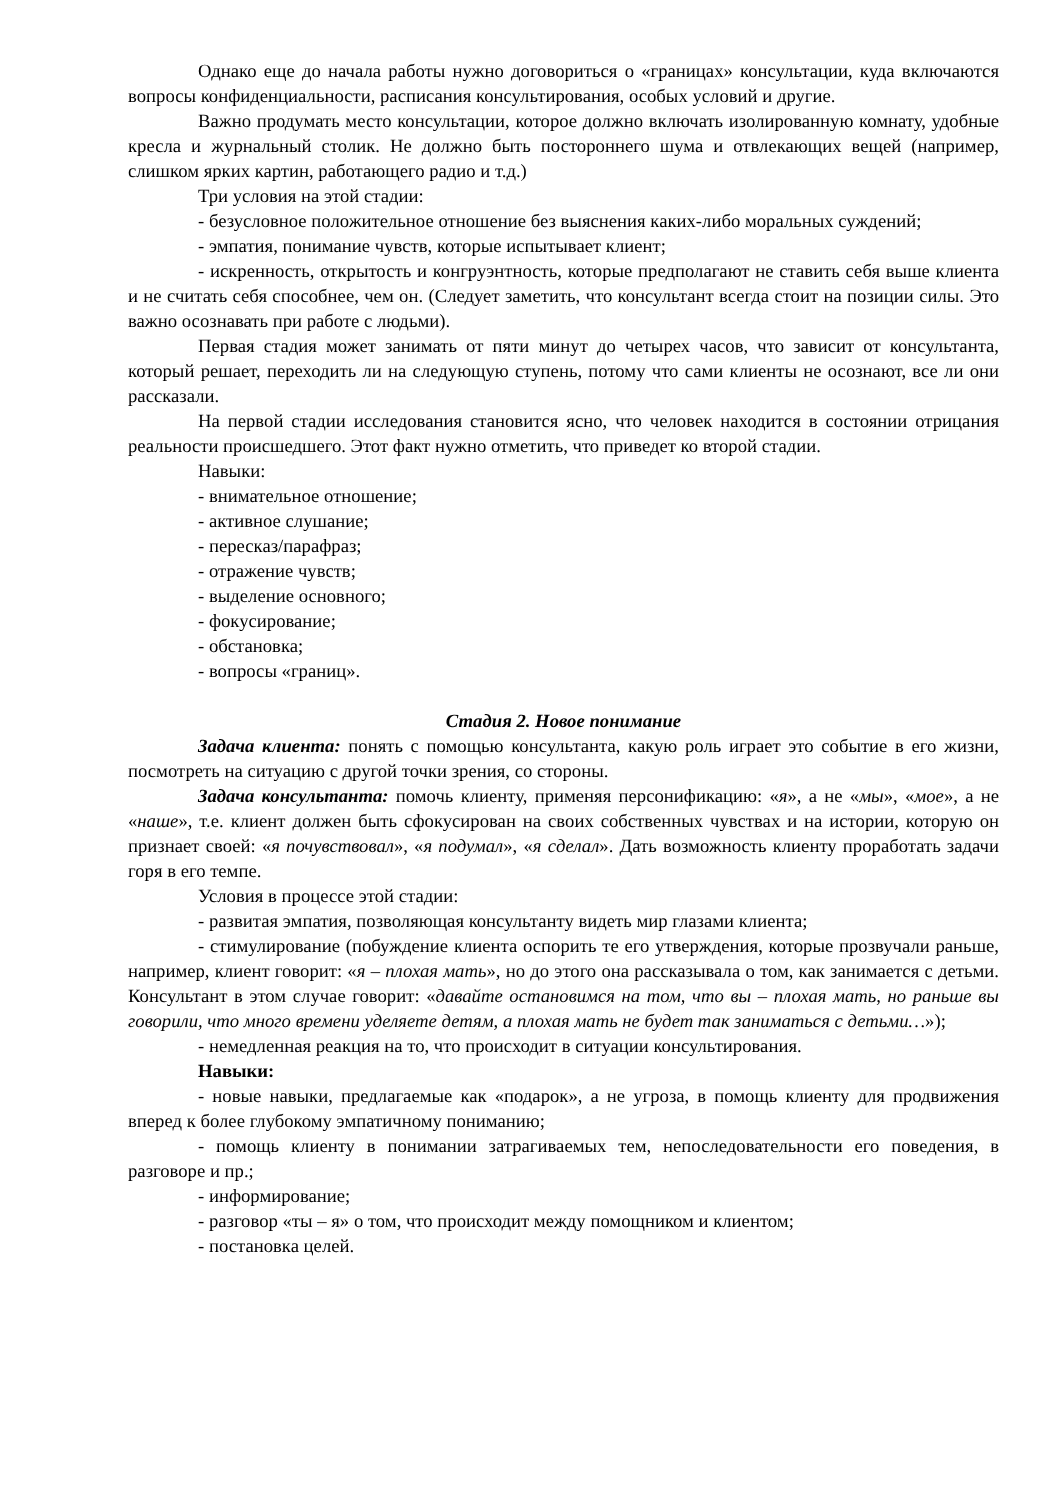Однако еще до начала работы нужно договориться о «границах» консультации, куда включаются вопросы конфиденциальности, расписания консультирования, особых условий и другие.
Важно продумать место консультации, которое должно включать изолированную комнату, удобные кресла и журнальный столик. Не должно быть постороннего шума и отвлекающих вещей (например, слишком ярких картин, работающего радио и т.д.)
Три условия на этой стадии:
- безусловное положительное отношение без выяснения каких-либо моральных суждений;
- эмпатия, понимание чувств, которые испытывает клиент;
- искренность, открытость и конгруэнтность, которые предполагают не ставить себя выше клиента и не считать себя способнее, чем он. (Следует заметить, что консультант всегда стоит на позиции силы. Это важно осознавать при работе с людьми).
Первая стадия может занимать от пяти минут до четырех часов, что зависит от консультанта, который решает, переходить ли на следующую ступень, потому что сами клиенты не осознают, все ли они рассказали.
На первой стадии исследования становится ясно, что человек находится в состоянии отрицания реальности происшедшего. Этот факт нужно отметить, что приведет ко второй стадии.
Навыки:
- внимательное отношение;
- активное слушание;
- пересказ/парафраз;
- отражение чувств;
- выделение основного;
- фокусирование;
- обстановка;
- вопросы «границ».
Стадия 2. Новое понимание
Задача клиента: понять с помощью консультанта, какую роль играет это событие в его жизни, посмотреть на ситуацию с другой точки зрения, со стороны.
Задача консультанта: помочь клиенту, применяя персонификацию: «я», а не «мы», «мое», а не «наше», т.е. клиент должен быть сфокусирован на своих собственных чувствах и на истории, которую он признает своей: «я почувствовал», «я подумал», «я сделал». Дать возможность клиенту проработать задачи горя в его темпе.
Условия в процессе этой стадии:
- развитая эмпатия, позволяющая консультанту видеть мир глазами клиента;
- стимулирование (побуждение клиента оспорить те его утверждения, которые прозвучали раньше, например, клиент говорит: «я – плохая мать», но до этого она рассказывала о том, как занимается с детьми. Консультант в этом случае говорит: «давайте остановимся на том, что вы – плохая мать, но раньше вы говорили, что много времени уделяете детям, а плохая мать не будет так заниматься с детьми…»);
- немедленная реакция на то, что происходит в ситуации консультирования.
Навыки:
- новые навыки, предлагаемые как «подарок», а не угроза, в помощь клиенту для продвижения вперед к более глубокому эмпатичному пониманию;
- помощь клиенту в понимании затрагиваемых тем, непоследовательности его поведения, в разговоре и пр.;
- информирование;
- разговор «ты – я» о том, что происходит между помощником и клиентом;
- постановка целей.